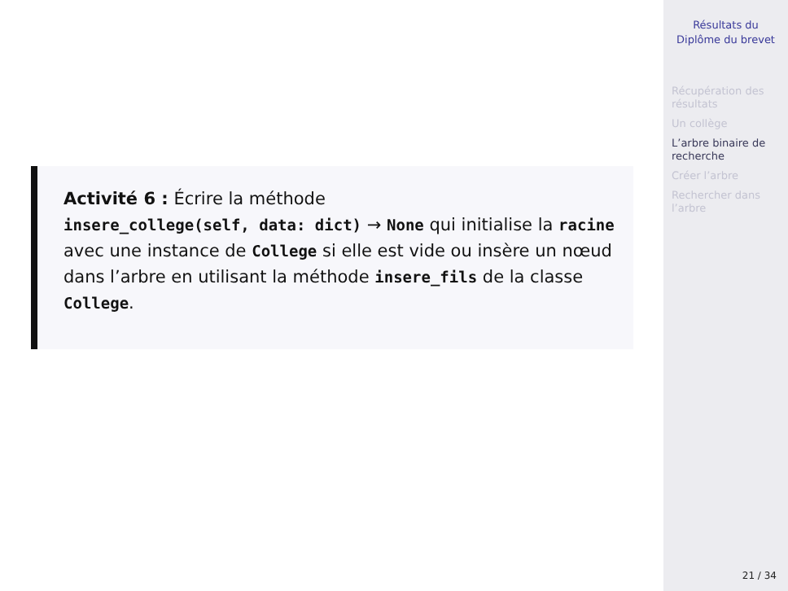Activité 6 : Écrire la méthode
insere_college(self, data: dict) → None qui initialise la racine avec une instance de College si elle est vide ou insère un nœud dans l’arbre en utilisant la méthode insere_fils de la classe College.
Résultats du Diplôme du brevet
Récupération des résultats
Un collège
L’arbre binaire de recherche
Créer l’arbre
Rechercher dans l’arbre
21 / 34